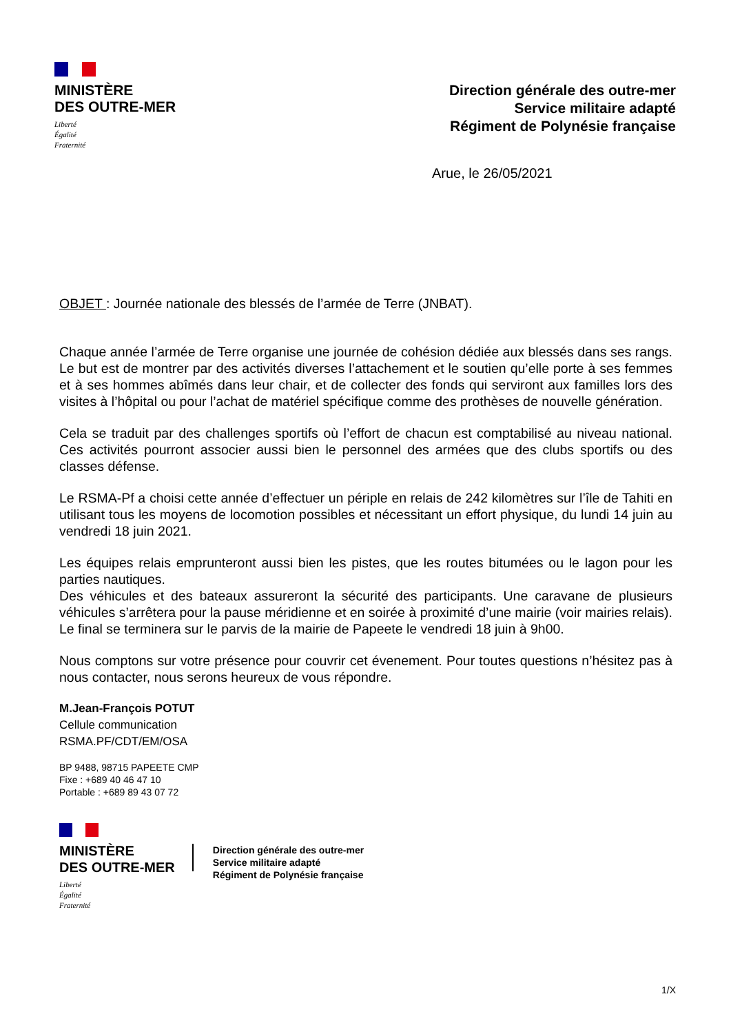MINISTÈRE
DES OUTRE-MER
Liberté
Égalité
Fraternité
Direction générale des outre-mer
Service militaire adapté
Régiment de Polynésie française
Arue, le 26/05/2021
OBJET : Journée nationale des blessés de l’armée de Terre (JNBAT).
Chaque année l’armée de Terre organise une journée de cohésion dédiée aux blessés dans ses rangs. Le but est de montrer par des activités diverses l’attachement et le soutien qu’elle porte à ses femmes et à ses hommes abîmés dans leur chair, et de collecter des fonds qui serviront aux familles lors des visites à l’hôpital ou pour l’achat de matériel spécifique comme des prothèses de nouvelle génération.
Cela se traduit par des challenges sportifs où l’effort de chacun est comptabilisé au niveau national. Ces activités pourront associer aussi bien le personnel des armées que des clubs sportifs ou des classes défense.
Le RSMA-Pf a choisi cette année d’effectuer un périple en relais de 242 kilomètres sur l’île de Tahiti en utilisant tous les moyens de locomotion possibles et nécessitant un effort physique, du lundi 14 juin au vendredi 18 juin 2021.
Les équipes relais emprunteront aussi bien les pistes, que les routes bitumées ou le lagon pour les parties nautiques.
Des véhicules et des bateaux assureront la sécurité des participants. Une caravane de plusieurs véhicules s’arrêtera pour la pause méridienne et en soirée à proximité d’une mairie (voir mairies relais). Le final se terminera sur le parvis de la mairie de Papeete le vendredi 18 juin à 9h00.
Nous comptons sur votre présence pour couvrir cet évenement. Pour toutes questions n’hésitez pas à nous contacter, nous serons heureux de vous répondre.
M.Jean-François POTUT
Cellule communication
RSMA.PF/CDT/EM/OSA
BP 9488, 98715 PAPEETE CMP
Fixe : +689 40 46 47 10
Portable : +689 89 43 07 72
MINISTÈRE
DES OUTRE-MER
Liberté
Égalité
Fraternité
Direction générale des outre-mer
Service militaire adapté
Régiment de Polynésie française
1/X